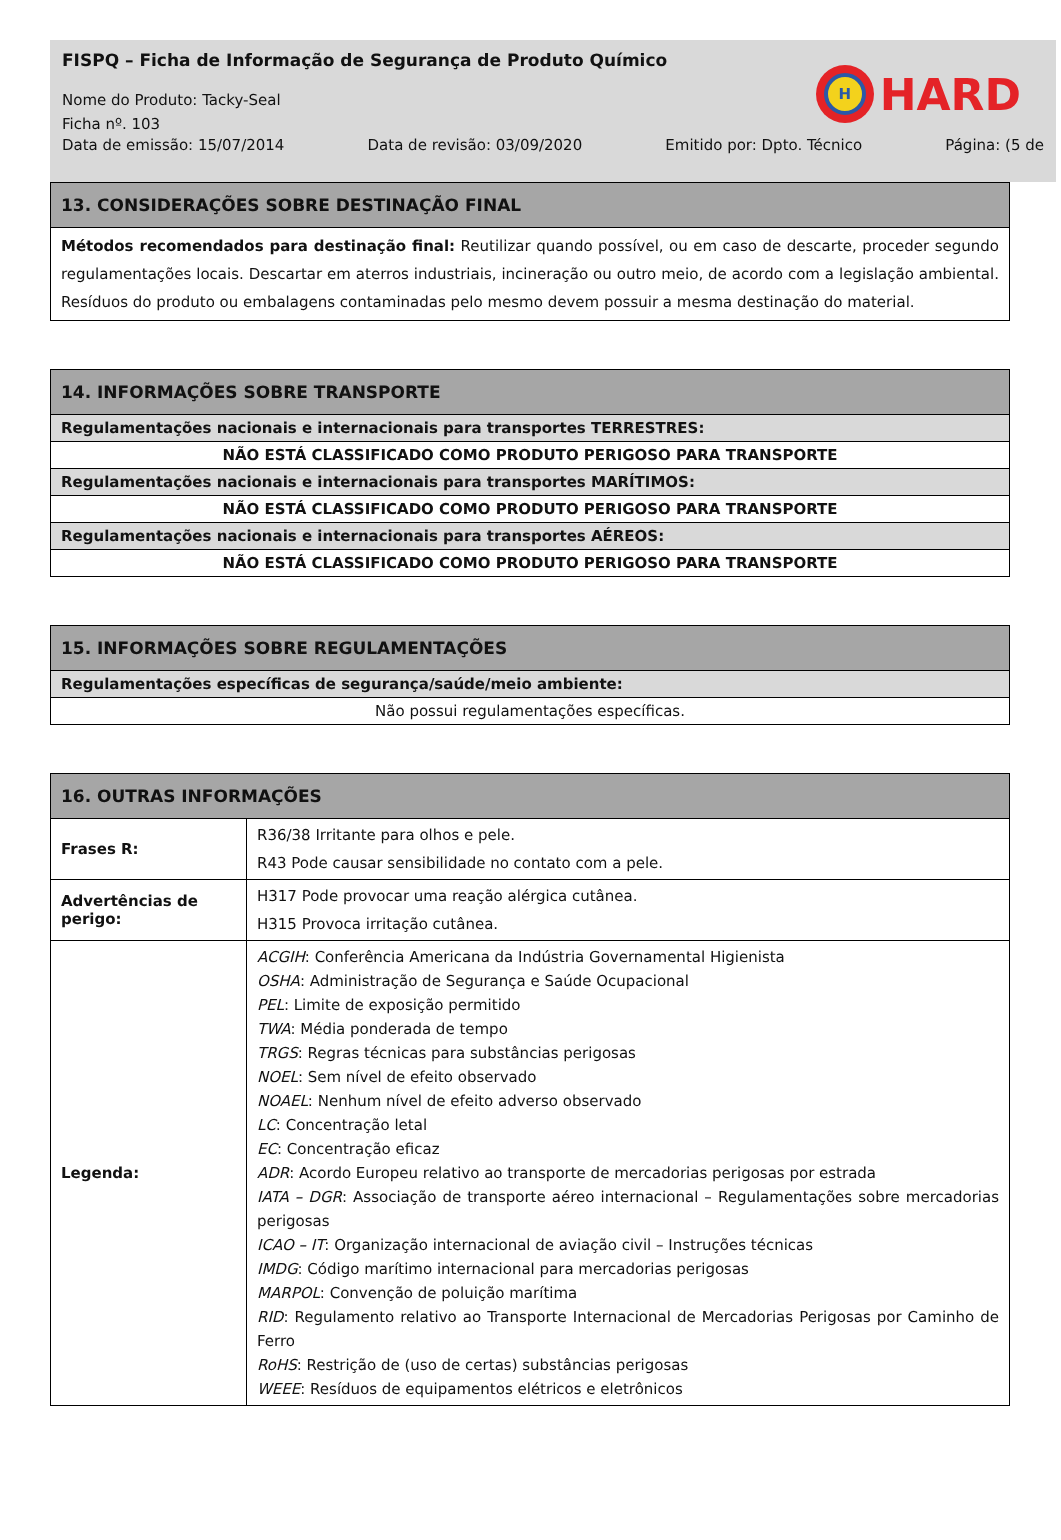FISPQ – Ficha de Informação de Segurança de Produto Químico
H
HARD
Nome do Produto: Tacky-Seal
Ficha nº. 103
Data de emissão: 15/07/2014 Data de revisão: 03/09/2020 Emitido por: Dpto. Técnico Página: (5 de
| 13. CONSIDERAÇÕES SOBRE DESTINAÇÃO FINAL |
| --- |
| Métodos recomendados para destinação final: Reutilizar quando possível, ou em caso de descarte, proceder segundo regulamentações locais. Descartar em aterros industriais, incineração ou outro meio, de acordo com a legislação ambiental. Resíduos do produto ou embalagens contaminadas pelo mesmo devem possuir a mesma destinação do material. |
| 14. INFORMAÇÕES SOBRE TRANSPORTE |
| --- |
| Regulamentações nacionais e internacionais para transportes TERRESTRES: |
| NÃO ESTÁ CLASSIFICADO COMO PRODUTO PERIGOSO PARA TRANSPORTE |
| Regulamentações nacionais e internacionais para transportes MARÍTIMOS: |
| NÃO ESTÁ CLASSIFICADO COMO PRODUTO PERIGOSO PARA TRANSPORTE |
| Regulamentações nacionais e internacionais para transportes AÉREOS: |
| NÃO ESTÁ CLASSIFICADO COMO PRODUTO PERIGOSO PARA TRANSPORTE |
| 15. INFORMAÇÕES SOBRE REGULAMENTAÇÕES |
| --- |
| Regulamentações específicas de segurança/saúde/meio ambiente: |
| Não possui regulamentações específicas. |
| 16. OUTRAS INFORMAÇÕES | |
| --- | --- |
| Frases R: | R36/38 Irritante para olhos e pele. R43 Pode causar sensibilidade no contato com a pele. |
| Advertências de perigo: | H317 Pode provocar uma reação alérgica cutânea. H315 Provoca irritação cutânea. |
| Legenda: | ACGIH : Conferência Americana da Indústria Governamental Higienista OSHA : Administração de Segurança e Saúde Ocupacional PEL : Limite de exposição permitido TWA : Média ponderada de tempo TRGS : Regras técnicas para substâncias perigosas NOEL : Sem nível de efeito observado NOAEL : Nenhum nível de efeito adverso observado LC : Concentração letal EC : Concentração eficaz ADR : Acordo Europeu relativo ao transporte de mercadorias perigosas por estrada IATA – DGR : Associação de transporte aéreo internacional – Regulamentações sobre mercadorias perigosas ICAO – IT : Organização internacional de aviação civil – Instruções técnicas IMDG : Código marítimo internacional para mercadorias perigosas MARPOL : Convenção de poluição marítima RID : Regulamento relativo ao Transporte Internacional de Mercadorias Perigosas por Caminho de Ferro RoHS : Restrição de (uso de certas) substâncias perigosas WEEE : Resíduos de equipamentos elétricos e eletrônicos |